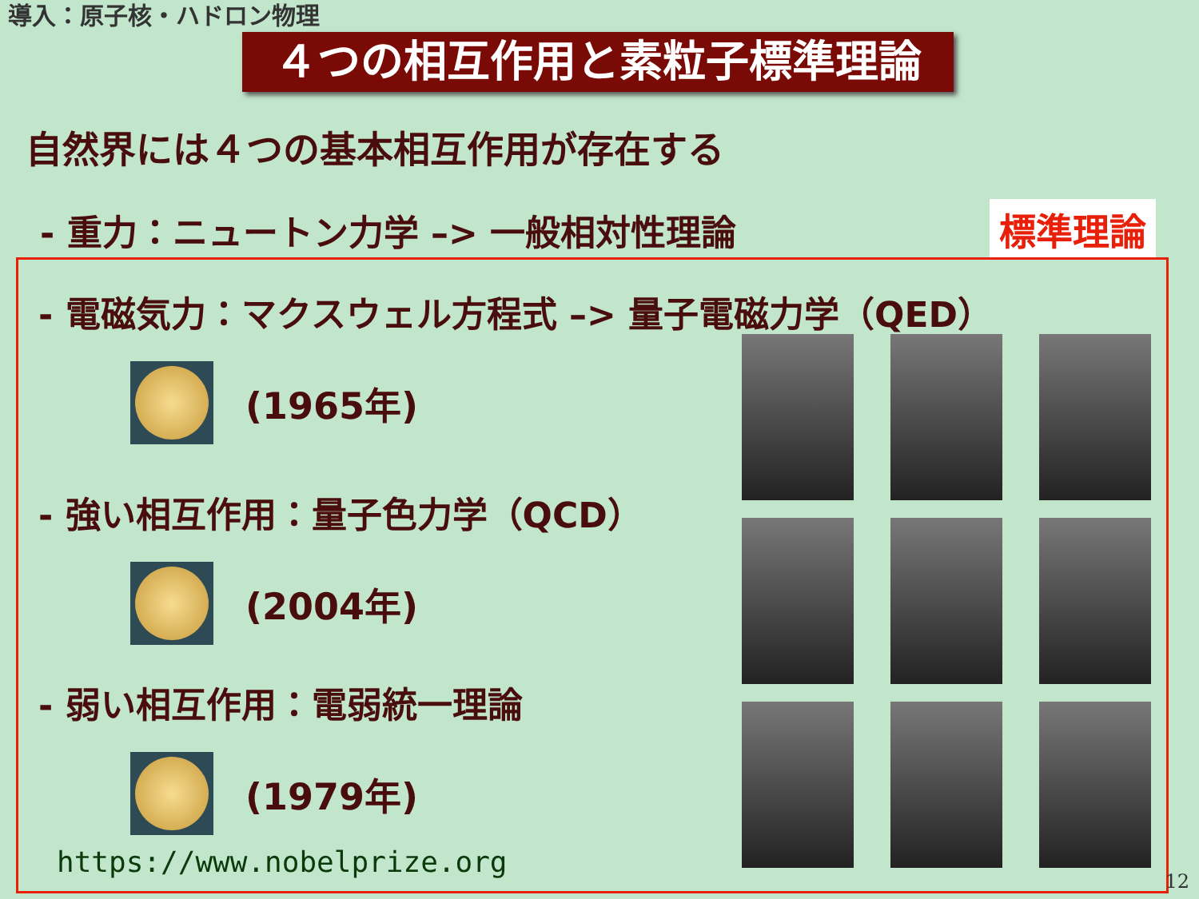導入：原子核・ハドロン物理
４つの相互作用と素粒子標準理論
自然界には４つの基本相互作用が存在する
- 重力：ニュートン力学 –> 一般相対性理論
標準理論
- 電磁気力：マクスウェル方程式 –> 量子電磁力学（QED）
(1965年)
- 強い相互作用：量子色力学（QCD）
(2004年)
- 弱い相互作用：電弱統一理論
(1979年)
https://www.nobelprize.org
12